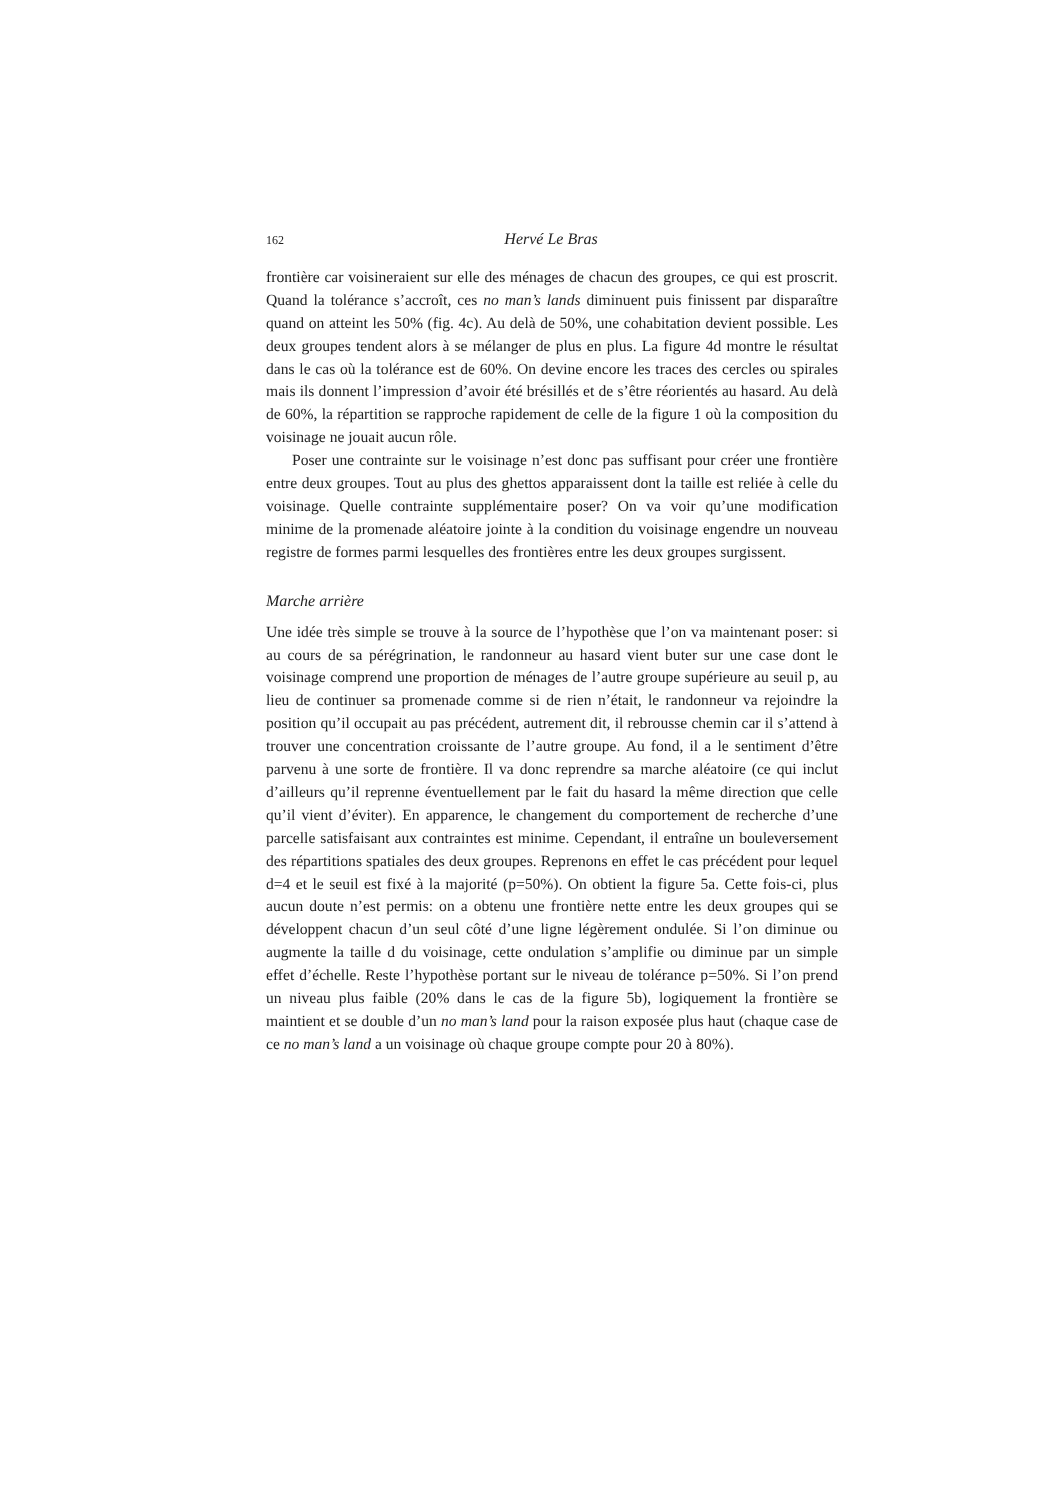162 Hervé Le Bras
frontière car voisineraient sur elle des ménages de chacun des groupes, ce qui est proscrit. Quand la tolérance s’accroît, ces no man’s lands diminuent puis finissent par disparaître quand on atteint les 50% (fig. 4c). Au delà de 50%, une cohabitation devient possible. Les deux groupes tendent alors à se mélanger de plus en plus. La figure 4d montre le résultat dans le cas où la tolérance est de 60%. On devine encore les traces des cercles ou spirales mais ils donnent l’impression d’avoir été brésillés et de s’être réorientés au hasard. Au delà de 60%, la répartition se rapproche rapidement de celle de la figure 1 où la composition du voisinage ne jouait aucun rôle.
Poser une contrainte sur le voisinage n’est donc pas suffisant pour créer une frontière entre deux groupes. Tout au plus des ghettos apparaissent dont la taille est reliée à celle du voisinage. Quelle contrainte supplémentaire poser? On va voir qu’une modification minime de la promenade aléatoire jointe à la condition du voisinage engendre un nouveau registre de formes parmi lesquelles des frontières entre les deux groupes surgissent.
Marche arrière
Une idée très simple se trouve à la source de l’hypothèse que l’on va maintenant poser: si au cours de sa pérégrination, le randonneur au hasard vient buter sur une case dont le voisinage comprend une proportion de ménages de l’autre groupe supérieure au seuil p, au lieu de continuer sa promenade comme si de rien n’était, le randonneur va rejoindre la position qu’il occupait au pas précédent, autrement dit, il rebrousse chemin car il s’attend à trouver une concentration croissante de l’autre groupe. Au fond, il a le sentiment d’être parvenu à une sorte de frontière. Il va donc reprendre sa marche aléatoire (ce qui inclut d’ailleurs qu’il reprenne éventuellement par le fait du hasard la même direction que celle qu’il vient d’éviter). En apparence, le changement du comportement de recherche d’une parcelle satisfaisant aux contraintes est minime. Cependant, il entraîne un bouleversement des répartitions spatiales des deux groupes. Reprenons en effet le cas précédent pour lequel d=4 et le seuil est fixé à la majorité (p=50%). On obtient la figure 5a. Cette fois-ci, plus aucun doute n’est permis: on a obtenu une frontière nette entre les deux groupes qui se développent chacun d’un seul côté d’une ligne légèrement ondulée. Si l’on diminue ou augmente la taille d du voisinage, cette ondulation s’amplifie ou diminue par un simple effet d’échelle. Reste l’hypothèse portant sur le niveau de tolérance p=50%. Si l’on prend un niveau plus faible (20% dans le cas de la figure 5b), logiquement la frontière se maintient et se double d’un no man’s land pour la raison exposée plus haut (chaque case de ce no man’s land a un voisinage où chaque groupe compte pour 20 à 80%).